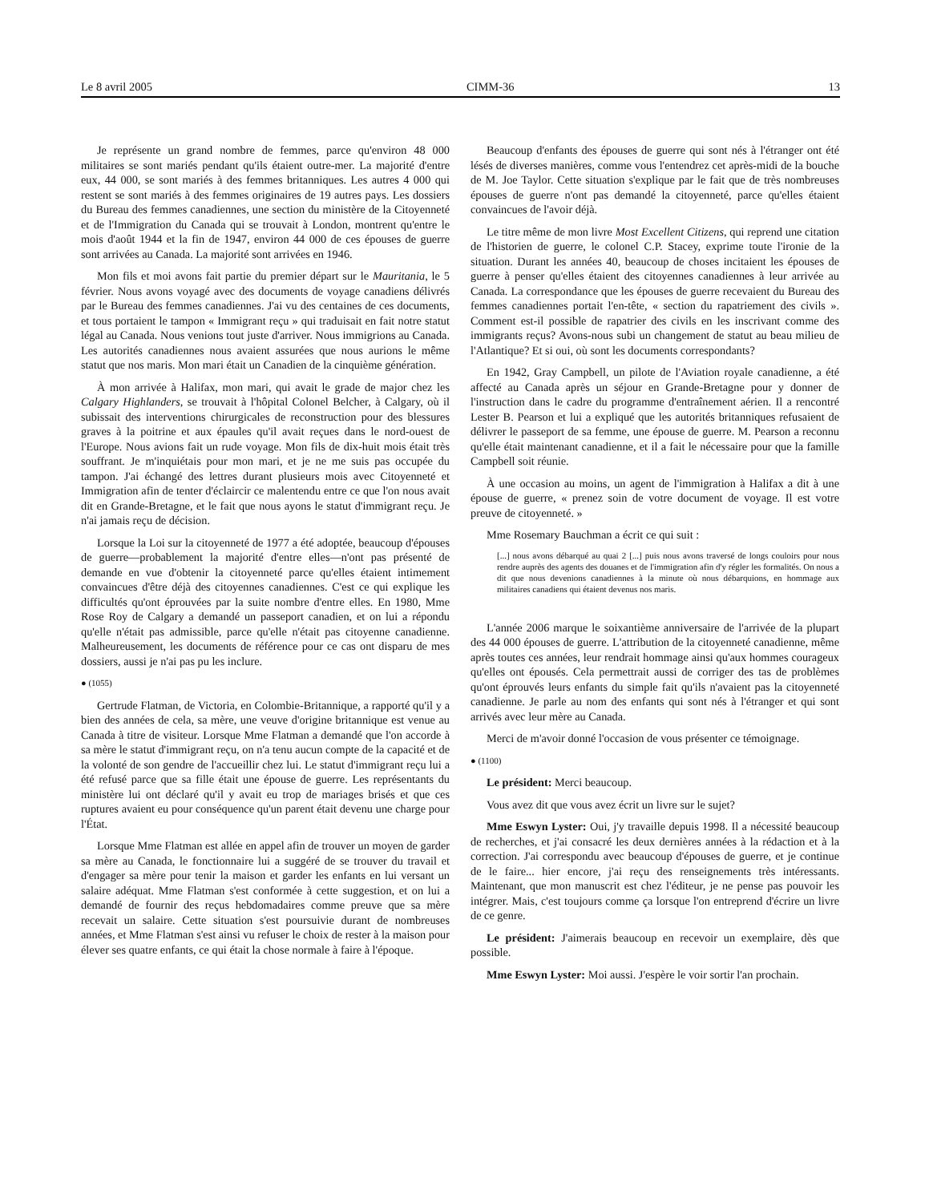Le 8 avril 2005 CIMM-36 13
Je représente un grand nombre de femmes, parce qu'environ 48 000 militaires se sont mariés pendant qu'ils étaient outre-mer. La majorité d'entre eux, 44 000, se sont mariés à des femmes britanniques. Les autres 4 000 qui restent se sont mariés à des femmes originaires de 19 autres pays. Les dossiers du Bureau des femmes canadiennes, une section du ministère de la Citoyenneté et de l'Immigration du Canada qui se trouvait à London, montrent qu'entre le mois d'août 1944 et la fin de 1947, environ 44 000 de ces épouses de guerre sont arrivées au Canada. La majorité sont arrivées en 1946.
Mon fils et moi avons fait partie du premier départ sur le Mauritania, le 5 février. Nous avons voyagé avec des documents de voyage canadiens délivrés par le Bureau des femmes canadiennes. J'ai vu des centaines de ces documents, et tous portaient le tampon « Immigrant reçu » qui traduisait en fait notre statut légal au Canada. Nous venions tout juste d'arriver. Nous immigrions au Canada. Les autorités canadiennes nous avaient assurées que nous aurions le même statut que nos maris. Mon mari était un Canadien de la cinquième génération.
À mon arrivée à Halifax, mon mari, qui avait le grade de major chez les Calgary Highlanders, se trouvait à l'hôpital Colonel Belcher, à Calgary, où il subissait des interventions chirurgicales de reconstruction pour des blessures graves à la poitrine et aux épaules qu'il avait reçues dans le nord-ouest de l'Europe. Nous avions fait un rude voyage. Mon fils de dix-huit mois était très souffrant. Je m'inquiétais pour mon mari, et je ne me suis pas occupée du tampon. J'ai échangé des lettres durant plusieurs mois avec Citoyenneté et Immigration afin de tenter d'éclaircir ce malentendu entre ce que l'on nous avait dit en Grande-Bretagne, et le fait que nous ayons le statut d'immigrant reçu. Je n'ai jamais reçu de décision.
Lorsque la Loi sur la citoyenneté de 1977 a été adoptée, beaucoup d'épouses de guerre—probablement la majorité d'entre elles—n'ont pas présenté de demande en vue d'obtenir la citoyenneté parce qu'elles étaient intimement convaincues d'être déjà des citoyennes canadiennes. C'est ce qui explique les difficultés qu'ont éprouvées par la suite nombre d'entre elles. En 1980, Mme Rose Roy de Calgary a demandé un passeport canadien, et on lui a répondu qu'elle n'était pas admissible, parce qu'elle n'était pas citoyenne canadienne. Malheureusement, les documents de référence pour ce cas ont disparu de mes dossiers, aussi je n'ai pas pu les inclure.
● (1055)
Gertrude Flatman, de Victoria, en Colombie-Britannique, a rapporté qu'il y a bien des années de cela, sa mère, une veuve d'origine britannique est venue au Canada à titre de visiteur. Lorsque Mme Flatman a demandé que l'on accorde à sa mère le statut d'immigrant reçu, on n'a tenu aucun compte de la capacité et de la volonté de son gendre de l'accueillir chez lui. Le statut d'immigrant reçu lui a été refusé parce que sa fille était une épouse de guerre. Les représentants du ministère lui ont déclaré qu'il y avait eu trop de mariages brisés et que ces ruptures avaient eu pour conséquence qu'un parent était devenu une charge pour l'État.
Lorsque Mme Flatman est allée en appel afin de trouver un moyen de garder sa mère au Canada, le fonctionnaire lui a suggéré de se trouver du travail et d'engager sa mère pour tenir la maison et garder les enfants en lui versant un salaire adéquat. Mme Flatman s'est conformée à cette suggestion, et on lui a demandé de fournir des reçus hebdomadaires comme preuve que sa mère recevait un salaire. Cette situation s'est poursuivie durant de nombreuses années, et Mme Flatman s'est ainsi vu refuser le choix de rester à la maison pour élever ses quatre enfants, ce qui était la chose normale à faire à l'époque.
Beaucoup d'enfants des épouses de guerre qui sont nés à l'étranger ont été lésés de diverses manières, comme vous l'entendrez cet après-midi de la bouche de M. Joe Taylor. Cette situation s'explique par le fait que de très nombreuses épouses de guerre n'ont pas demandé la citoyenneté, parce qu'elles étaient convaincues de l'avoir déjà.
Le titre même de mon livre Most Excellent Citizens, qui reprend une citation de l'historien de guerre, le colonel C.P. Stacey, exprime toute l'ironie de la situation. Durant les années 40, beaucoup de choses incitaient les épouses de guerre à penser qu'elles étaient des citoyennes canadiennes à leur arrivée au Canada. La correspondance que les épouses de guerre recevaient du Bureau des femmes canadiennes portait l'en-tête, « section du rapatriement des civils ». Comment est-il possible de rapatrier des civils en les inscrivant comme des immigrants reçus? Avons-nous subi un changement de statut au beau milieu de l'Atlantique? Et si oui, où sont les documents correspondants?
En 1942, Gray Campbell, un pilote de l'Aviation royale canadienne, a été affecté au Canada après un séjour en Grande-Bretagne pour y donner de l'instruction dans le cadre du programme d'entraînement aérien. Il a rencontré Lester B. Pearson et lui a expliqué que les autorités britanniques refusaient de délivrer le passeport de sa femme, une épouse de guerre. M. Pearson a reconnu qu'elle était maintenant canadienne, et il a fait le nécessaire pour que la famille Campbell soit réunie.
À une occasion au moins, un agent de l'immigration à Halifax a dit à une épouse de guerre, « prenez soin de votre document de voyage. Il est votre preuve de citoyenneté. »
Mme Rosemary Bauchman a écrit ce qui suit :
[...] nous avons débarqué au quai 2 [...] puis nous avons traversé de longs couloirs pour nous rendre auprès des agents des douanes et de l'immigration afin d'y régler les formalités. On nous a dit que nous devenions canadiennes à la minute où nous débarquions, en hommage aux militaires canadiens qui étaient devenus nos maris.
L'année 2006 marque le soixantième anniversaire de l'arrivée de la plupart des 44 000 épouses de guerre. L'attribution de la citoyenneté canadienne, même après toutes ces années, leur rendrait hommage ainsi qu'aux hommes courageux qu'elles ont épousés. Cela permettrait aussi de corriger des tas de problèmes qu'ont éprouvés leurs enfants du simple fait qu'ils n'avaient pas la citoyenneté canadienne. Je parle au nom des enfants qui sont nés à l'étranger et qui sont arrivés avec leur mère au Canada.
Merci de m'avoir donné l'occasion de vous présenter ce témoignage.
● (1100)
Le président: Merci beaucoup.
Vous avez dit que vous avez écrit un livre sur le sujet?
Mme Eswyn Lyster: Oui, j'y travaille depuis 1998. Il a nécessité beaucoup de recherches, et j'ai consacré les deux dernières années à la rédaction et à la correction. J'ai correspondu avec beaucoup d'épouses de guerre, et je continue de le faire... hier encore, j'ai reçu des renseignements très intéressants. Maintenant, que mon manuscrit est chez l'éditeur, je ne pense pas pouvoir les intégrer. Mais, c'est toujours comme ça lorsque l'on entreprend d'écrire un livre de ce genre.
Le président: J'aimerais beaucoup en recevoir un exemplaire, dès que possible.
Mme Eswyn Lyster: Moi aussi. J'espère le voir sortir l'an prochain.